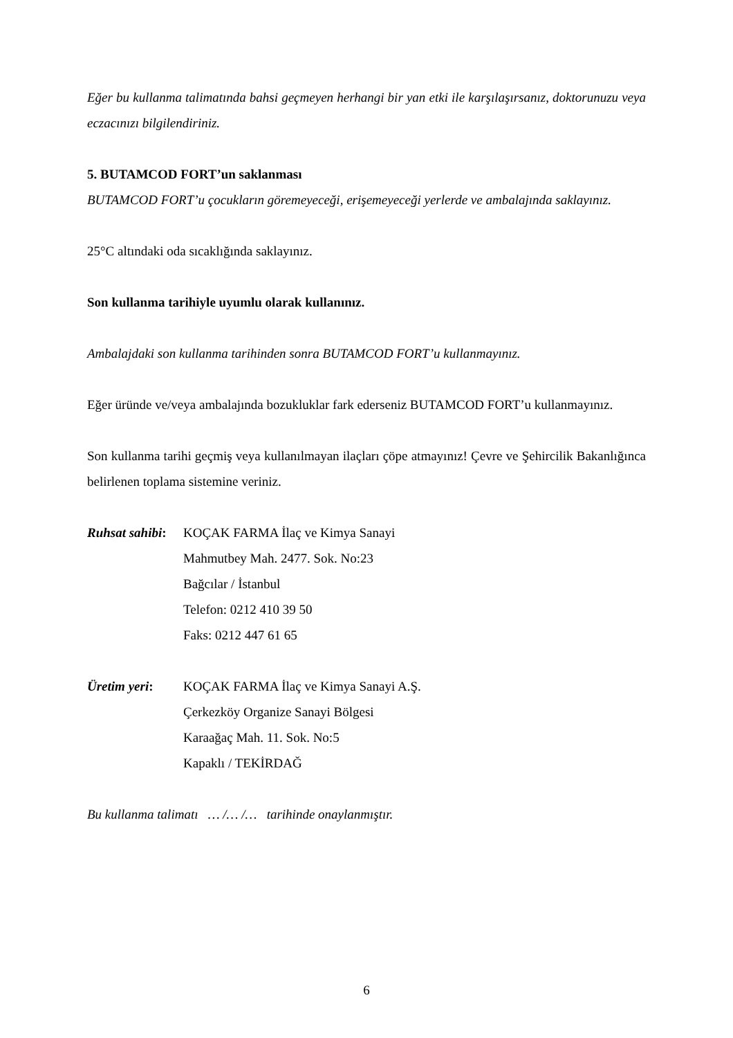Eğer bu kullanma talimatında bahsi geçmeyen herhangi bir yan etki ile karşılaşırsanız, doktorunuzu veya eczacınızı bilgilendiriniz.
5. BUTAMCOD FORT’un saklanması
BUTAMCOD FORT’u çocukların göremeyeceği, erişemeyeceği yerlerde ve ambalajında saklayınız.
25°C altındaki oda sıcaklığında saklayınız.
Son kullanma tarihiyle uyumlu olarak kullanınız.
Ambalajdaki son kullanma tarihinden sonra BUTAMCOD FORT’u kullanmayınız.
Eğer üründe ve/veya ambalajında bozukluklar fark ederseniz BUTAMCOD FORT’u kullanmayınız.
Son kullanma tarihi geçmiş veya kullanılmayan ilaçları çöpe atmayınız! Çevre ve Şehircilik Bakanlığınca belirlenen toplama sistemine veriniz.
Ruhsat sahibi:
KOÇAK FARMA İlaç ve Kimya Sanayi
Mahmutbey Mah. 2477. Sok. No:23
Bağcılar / İstanbul
Telefon: 0212 410 39 50
Faks: 0212 447 61 65
Üretim yeri: KOÇAK FARMA İlaç ve Kimya Sanayi A.Ş.
Çerkezköy Organize Sanayi Bölgesi
Karaağaç Mah. 11. Sok. No:5
Kapaklı / TEKİRDAĞ
Bu kullanma talimatı … /… /… tarihinde onaylanmıştır.
6